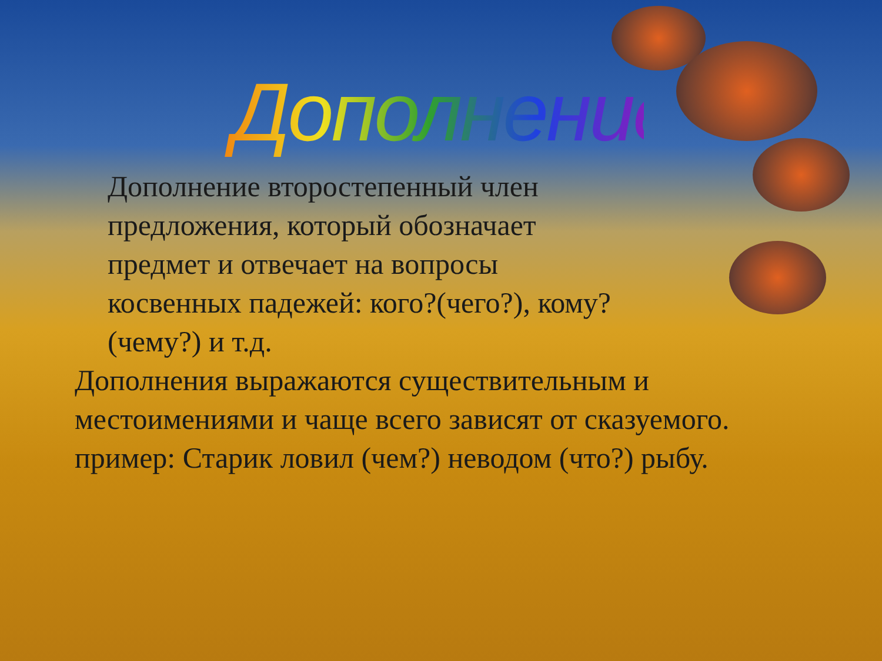Дополнение.
Дополнение второстепенный член предложения, который обозначает предмет и отвечает на вопросы косвенных падежей: кого?(чего?), кому?(чему?) и т.д.
Дополнения выражаются существительным и местоимениями и чаще всего зависят от сказуемого.
пример: Старик ловил (чем?) неводом (что?) рыбу.